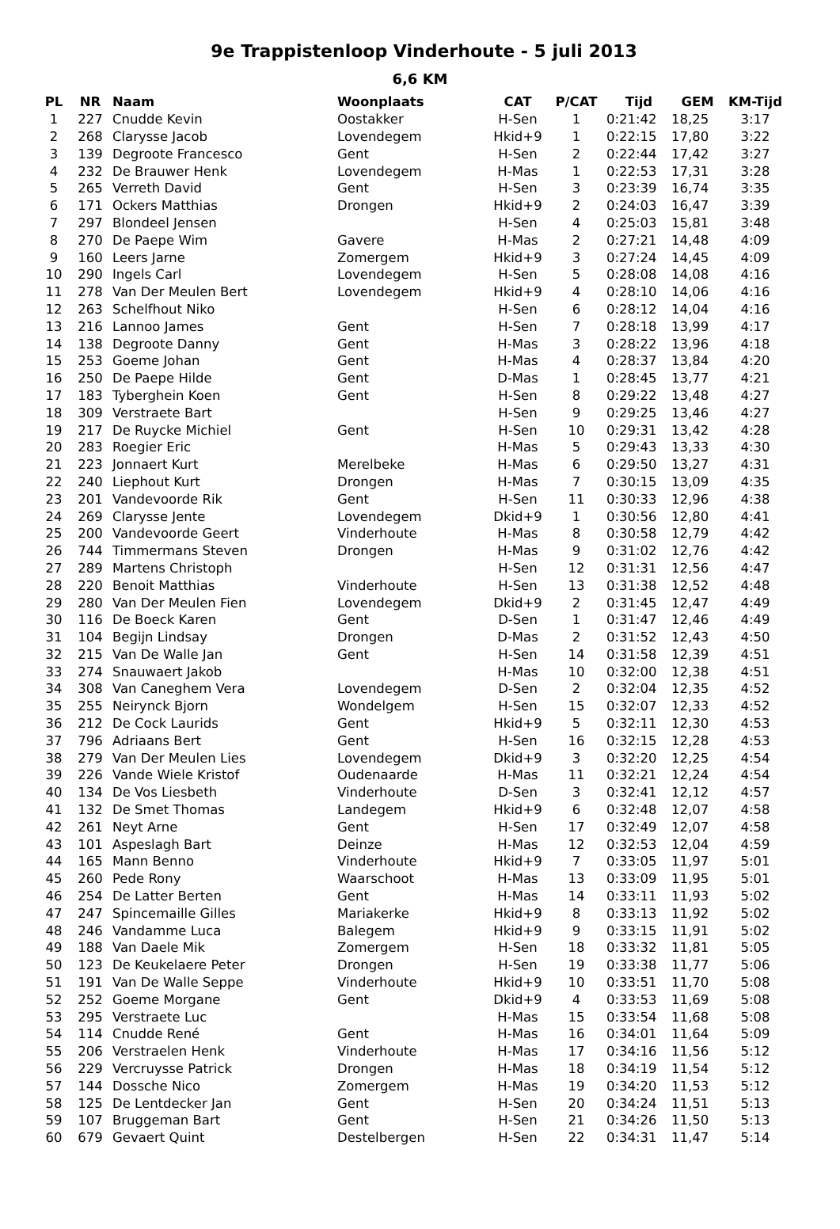9e Trappistenloop Vinderhoute - 5 juli 2013
6,6 KM
| PL | NR | Naam | Woonplaats | CAT | P/CAT | Tijd | GEM | KM-Tijd |
| --- | --- | --- | --- | --- | --- | --- | --- | --- |
| 1 | 227 | Cnudde Kevin | Oostakker | H-Sen | 1 | 0:21:42 | 18,25 | 3:17 |
| 2 | 268 | Clarysse Jacob | Lovendegem | Hkid+9 | 1 | 0:22:15 | 17,80 | 3:22 |
| 3 | 139 | Degroote Francesco | Gent | H-Sen | 2 | 0:22:44 | 17,42 | 3:27 |
| 4 | 232 | De Brauwer Henk | Lovendegem | H-Mas | 1 | 0:22:53 | 17,31 | 3:28 |
| 5 | 265 | Verreth David | Gent | H-Sen | 3 | 0:23:39 | 16,74 | 3:35 |
| 6 | 171 | Ockers Matthias | Drongen | Hkid+9 | 2 | 0:24:03 | 16,47 | 3:39 |
| 7 | 297 | Blondeel Jensen | | H-Sen | 4 | 0:25:03 | 15,81 | 3:48 |
| 8 | 270 | De Paepe Wim | Gavere | H-Mas | 2 | 0:27:21 | 14,48 | 4:09 |
| 9 | 160 | Leers Jarne | Zomergem | Hkid+9 | 3 | 0:27:24 | 14,45 | 4:09 |
| 10 | 290 | Ingels Carl | Lovendegem | H-Sen | 5 | 0:28:08 | 14,08 | 4:16 |
| 11 | 278 | Van Der Meulen Bert | Lovendegem | Hkid+9 | 4 | 0:28:10 | 14,06 | 4:16 |
| 12 | 263 | Schelfhout Niko | | H-Sen | 6 | 0:28:12 | 14,04 | 4:16 |
| 13 | 216 | Lannoo James | Gent | H-Sen | 7 | 0:28:18 | 13,99 | 4:17 |
| 14 | 138 | Degroote Danny | Gent | H-Mas | 3 | 0:28:22 | 13,96 | 4:18 |
| 15 | 253 | Goeme Johan | Gent | H-Mas | 4 | 0:28:37 | 13,84 | 4:20 |
| 16 | 250 | De Paepe Hilde | Gent | D-Mas | 1 | 0:28:45 | 13,77 | 4:21 |
| 17 | 183 | Tyberghein Koen | Gent | H-Sen | 8 | 0:29:22 | 13,48 | 4:27 |
| 18 | 309 | Verstraete Bart | | H-Sen | 9 | 0:29:25 | 13,46 | 4:27 |
| 19 | 217 | De Ruycke Michiel | Gent | H-Sen | 10 | 0:29:31 | 13,42 | 4:28 |
| 20 | 283 | Roegier Eric | | H-Mas | 5 | 0:29:43 | 13,33 | 4:30 |
| 21 | 223 | Jonnaert Kurt | Merelbeke | H-Mas | 6 | 0:29:50 | 13,27 | 4:31 |
| 22 | 240 | Liephout Kurt | Drongen | H-Mas | 7 | 0:30:15 | 13,09 | 4:35 |
| 23 | 201 | Vandevoorde Rik | Gent | H-Sen | 11 | 0:30:33 | 12,96 | 4:38 |
| 24 | 269 | Clarysse Jente | Lovendegem | Dkid+9 | 1 | 0:30:56 | 12,80 | 4:41 |
| 25 | 200 | Vandevoorde Geert | Vinderhoute | H-Mas | 8 | 0:30:58 | 12,79 | 4:42 |
| 26 | 744 | Timmermans Steven | Drongen | H-Mas | 9 | 0:31:02 | 12,76 | 4:42 |
| 27 | 289 | Martens Christoph | | H-Sen | 12 | 0:31:31 | 12,56 | 4:47 |
| 28 | 220 | Benoit Matthias | Vinderhoute | H-Sen | 13 | 0:31:38 | 12,52 | 4:48 |
| 29 | 280 | Van Der Meulen Fien | Lovendegem | Dkid+9 | 2 | 0:31:45 | 12,47 | 4:49 |
| 30 | 116 | De Boeck Karen | Gent | D-Sen | 1 | 0:31:47 | 12,46 | 4:49 |
| 31 | 104 | Begijn Lindsay | Drongen | D-Mas | 2 | 0:31:52 | 12,43 | 4:50 |
| 32 | 215 | Van De Walle Jan | Gent | H-Sen | 14 | 0:31:58 | 12,39 | 4:51 |
| 33 | 274 | Snauwaert Jakob | | H-Mas | 10 | 0:32:00 | 12,38 | 4:51 |
| 34 | 308 | Van Caneghem Vera | Lovendegem | D-Sen | 2 | 0:32:04 | 12,35 | 4:52 |
| 35 | 255 | Neirynck Bjorn | Wondelgem | H-Sen | 15 | 0:32:07 | 12,33 | 4:52 |
| 36 | 212 | De Cock Laurids | Gent | Hkid+9 | 5 | 0:32:11 | 12,30 | 4:53 |
| 37 | 796 | Adriaans Bert | Gent | H-Sen | 16 | 0:32:15 | 12,28 | 4:53 |
| 38 | 279 | Van Der Meulen Lies | Lovendegem | Dkid+9 | 3 | 0:32:20 | 12,25 | 4:54 |
| 39 | 226 | Vande Wiele Kristof | Oudenaarde | H-Mas | 11 | 0:32:21 | 12,24 | 4:54 |
| 40 | 134 | De Vos Liesbeth | Vinderhoute | D-Sen | 3 | 0:32:41 | 12,12 | 4:57 |
| 41 | 132 | De Smet Thomas | Landegem | Hkid+9 | 6 | 0:32:48 | 12,07 | 4:58 |
| 42 | 261 | Neyt Arne | Gent | H-Sen | 17 | 0:32:49 | 12,07 | 4:58 |
| 43 | 101 | Aspeslagh Bart | Deinze | H-Mas | 12 | 0:32:53 | 12,04 | 4:59 |
| 44 | 165 | Mann Benno | Vinderhoute | Hkid+9 | 7 | 0:33:05 | 11,97 | 5:01 |
| 45 | 260 | Pede Rony | Waarschoot | H-Mas | 13 | 0:33:09 | 11,95 | 5:01 |
| 46 | 254 | De Latter Berten | Gent | H-Mas | 14 | 0:33:11 | 11,93 | 5:02 |
| 47 | 247 | Spincemaille Gilles | Mariakerke | Hkid+9 | 8 | 0:33:13 | 11,92 | 5:02 |
| 48 | 246 | Vandamme Luca | Balegem | Hkid+9 | 9 | 0:33:15 | 11,91 | 5:02 |
| 49 | 188 | Van Daele Mik | Zomergem | H-Sen | 18 | 0:33:32 | 11,81 | 5:05 |
| 50 | 123 | De Keukelaere Peter | Drongen | H-Sen | 19 | 0:33:38 | 11,77 | 5:06 |
| 51 | 191 | Van De Walle Seppe | Vinderhoute | Hkid+9 | 10 | 0:33:51 | 11,70 | 5:08 |
| 52 | 252 | Goeme Morgane | Gent | Dkid+9 | 4 | 0:33:53 | 11,69 | 5:08 |
| 53 | 295 | Verstraete Luc | | H-Mas | 15 | 0:33:54 | 11,68 | 5:08 |
| 54 | 114 | Cnudde René | Gent | H-Mas | 16 | 0:34:01 | 11,64 | 5:09 |
| 55 | 206 | Verstraelen Henk | Vinderhoute | H-Mas | 17 | 0:34:16 | 11,56 | 5:12 |
| 56 | 229 | Vercruysse Patrick | Drongen | H-Mas | 18 | 0:34:19 | 11,54 | 5:12 |
| 57 | 144 | Dossche Nico | Zomergem | H-Mas | 19 | 0:34:20 | 11,53 | 5:12 |
| 58 | 125 | De Lentdecker Jan | Gent | H-Sen | 20 | 0:34:24 | 11,51 | 5:13 |
| 59 | 107 | Bruggeman Bart | Gent | H-Sen | 21 | 0:34:26 | 11,50 | 5:13 |
| 60 | 679 | Gevaert Quint | Destelbergen | H-Sen | 22 | 0:34:31 | 11,47 | 5:14 |